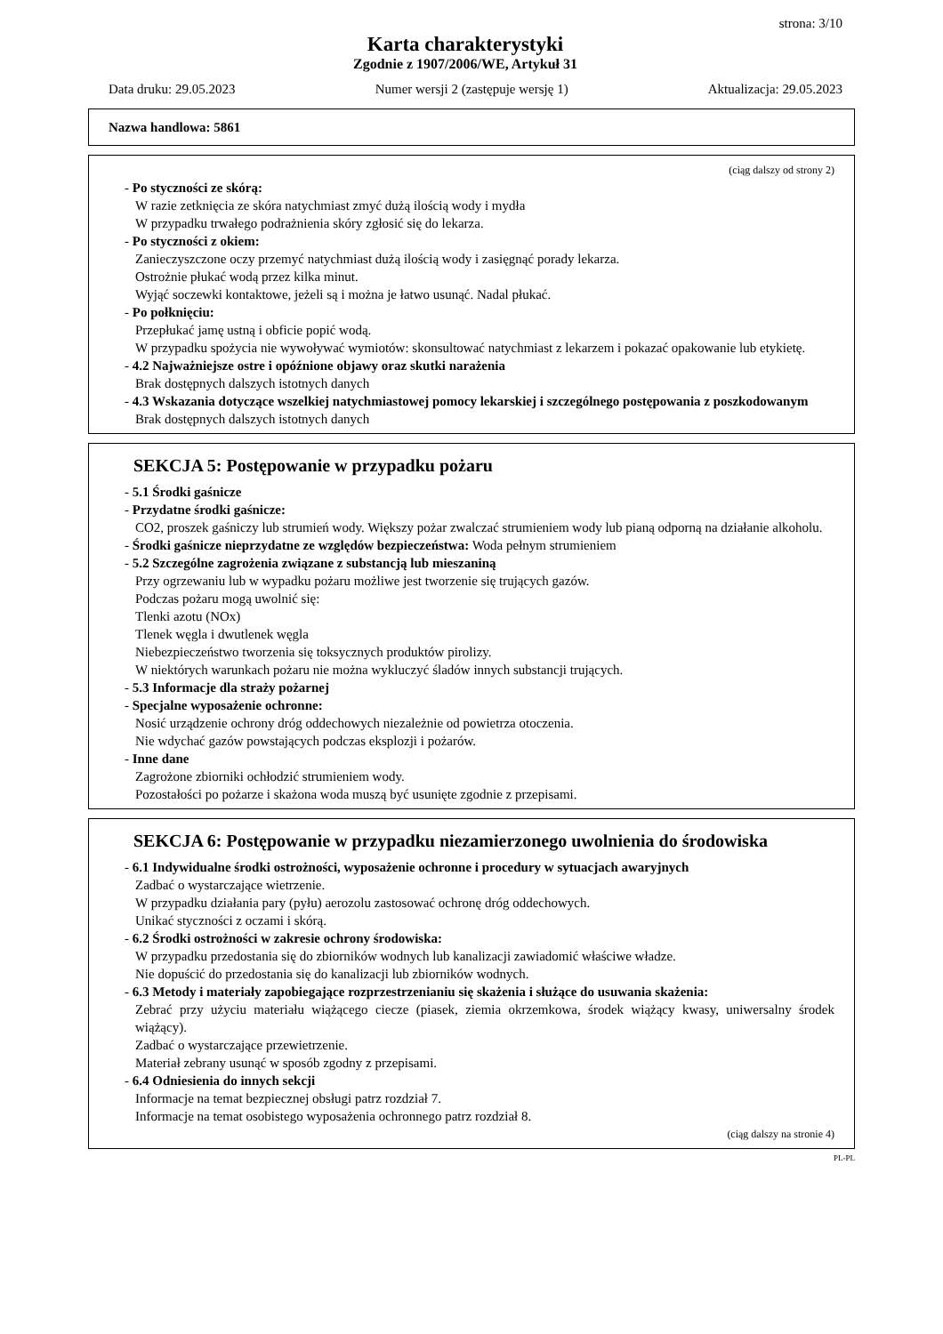strona: 3/10
Karta charakterystyki
Zgodnie z 1907/2006/WE, Artykuł 31
Data druku: 29.05.2023 Numer wersji 2 (zastępuje wersję 1) Aktualizacja: 29.05.2023
Nazwa handlowa: 5861
(ciąg dalszy od strony 2)
- Po styczności ze skórą:
W razie zetknięcia ze skóra natychmiast zmyć dużą ilością wody i mydła
W przypadku trwałego podrażnienia skóry zgłosić się do lekarza.
- Po styczności z okiem:
Zanieczyszczone oczy przemyć natychmiast dużą ilością wody i zasięgnąć porady lekarza.
Ostrożnie płukać wodą przez kilka minut.
Wyjąć soczewki kontaktowe, jeżeli są i można je łatwo usunąć. Nadal płukać.
- Po połknięciu:
Przepłukać jamę ustną i obficie popić wodą.
W przypadku spożycia nie wywoływać wymiotów: skonsultować natychmiast z lekarzem i pokazać opakowanie lub etykietę.
- 4.2 Najważniejsze ostre i opóźnione objawy oraz skutki narażenia
Brak dostępnych dalszych istotnych danych
- 4.3 Wskazania dotyczące wszelkiej natychmiastowej pomocy lekarskiej i szczególnego postępowania z poszkodowanym
Brak dostępnych dalszych istotnych danych
SEKCJA 5: Postępowanie w przypadku pożaru
- 5.1 Środki gaśnicze
- Przydatne środki gaśnicze:
CO2, proszek gaśniczy lub strumień wody. Większy pożar zwalczać strumieniem wody lub pianą odporną na działanie alkoholu.
- Środki gaśnicze nieprzydatne ze względów bezpieczeństwa: Woda pełnym strumieniem
- 5.2 Szczególne zagrożenia związane z substancją lub mieszaniną
Przy ogrzewaniu lub w wypadku pożaru możliwe jest tworzenie się trujących gazów.
Podczas pożaru mogą uwolnić się:
Tlenki azotu (NOx)
Tlenek węgla i dwutlenek węgla
Niebezpieczeństwo tworzenia się toksycznych produktów pirolizy.
W niektórych warunkach pożaru nie można wykluczyć śladów innych substancji trujących.
- 5.3 Informacje dla straży pożarnej
- Specjalne wyposażenie ochronne:
Nosić urządzenie ochrony dróg oddechowych niezależnie od powietrza otoczenia.
Nie wdychać gazów powstających podczas eksplozji i pożarów.
- Inne dane
Zagrożone zbiorniki ochłodzić strumieniem wody.
Pozostałości po pożarze i skażona woda muszą być usunięte zgodnie z przepisami.
SEKCJA 6: Postępowanie w przypadku niezamierzonego uwolnienia do środowiska
- 6.1 Indywidualne środki ostrożności, wyposażenie ochronne i procedury w sytuacjach awaryjnych
Zadbać o wystarczające wietrzenie.
W przypadku działania pary (pyłu) aerozolu zastosować ochronę dróg oddechowych.
Unikać styczności z oczami i skórą.
- 6.2 Środki ostrożności w zakresie ochrony środowiska:
W przypadku przedostania się do zbiorników wodnych lub kanalizacji zawiadomić właściwe władze.
Nie dopuścić do przedostania się do kanalizacji lub zbiorników wodnych.
- 6.3 Metody i materiały zapobiegające rozprzestrzenianiu się skażenia i służące do usuwania skażenia:
Zebrać przy użyciu materiału wiążącego ciecze (piasek, ziemia okrzemkowa, środek wiążący kwasy, uniwersalny środek wiążący).
Zadbać o wystarczające przewietrzenie.
Materiał zebrany usunąć w sposób zgodny z przepisami.
- 6.4 Odniesienia do innych sekcji
Informacje na temat bezpiecznej obsługi patrz rozdział 7.
Informacje na temat osobistego wyposażenia ochronnego patrz rozdział 8.
(ciąg dalszy na stronie 4)
PL-PL